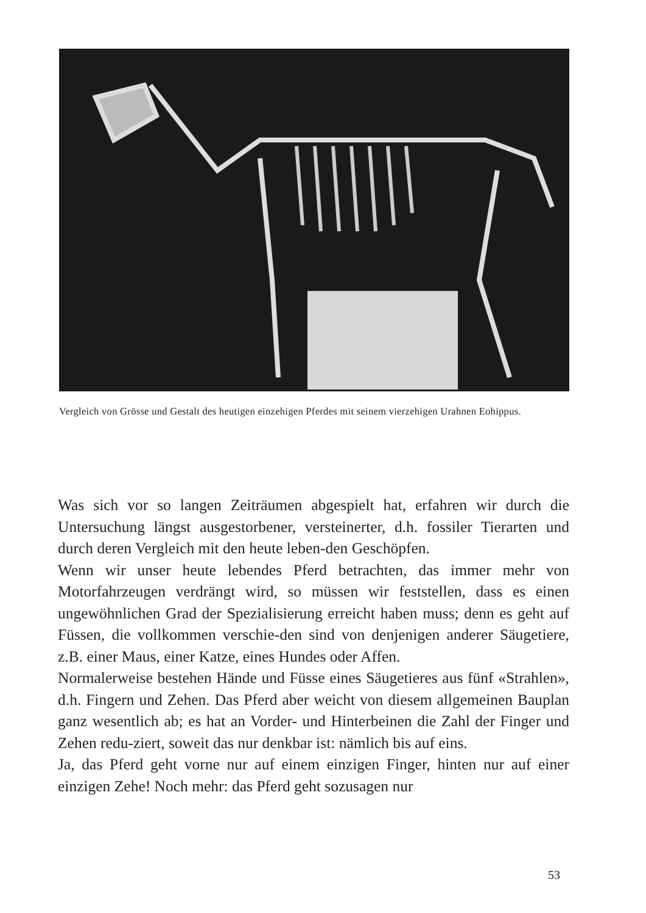Vergleich von Grösse und Gestalt des heutigen einzehigen Pferdes mit seinem vierzehigen Urahnen Eohippus.
Was sich vor so langen Zeiträumen abgespielt hat, erfahren wir durch die Untersuchung längst ausgestorbener, versteinerter, d.h. fossiler Tierarten und durch deren Vergleich mit den heute leben-den Geschöpfen.
Wenn wir unser heute lebendes Pferd betrachten, das immer mehr von Motorfahrzeugen verdrängt wird, so müssen wir feststellen, dass es einen ungewöhnlichen Grad der Spezialisierung erreicht haben muss; denn es geht auf Füssen, die vollkommen verschie-den sind von denjenigen anderer Säugetiere, z.B. einer Maus, einer Katze, eines Hundes oder Affen.
Normalerweise bestehen Hände und Füsse eines Säugetieres aus fünf «Strahlen», d.h. Fingern und Zehen. Das Pferd aber weicht von diesem allgemeinen Bauplan ganz wesentlich ab; es hat an Vorder- und Hinterbeinen die Zahl der Finger und Zehen redu-ziert, soweit das nur denkbar ist: nämlich bis auf eins.
Ja, das Pferd geht vorne nur auf einem einzigen Finger, hinten nur auf einer einzigen Zehe! Noch mehr: das Pferd geht sozusagen nur
53